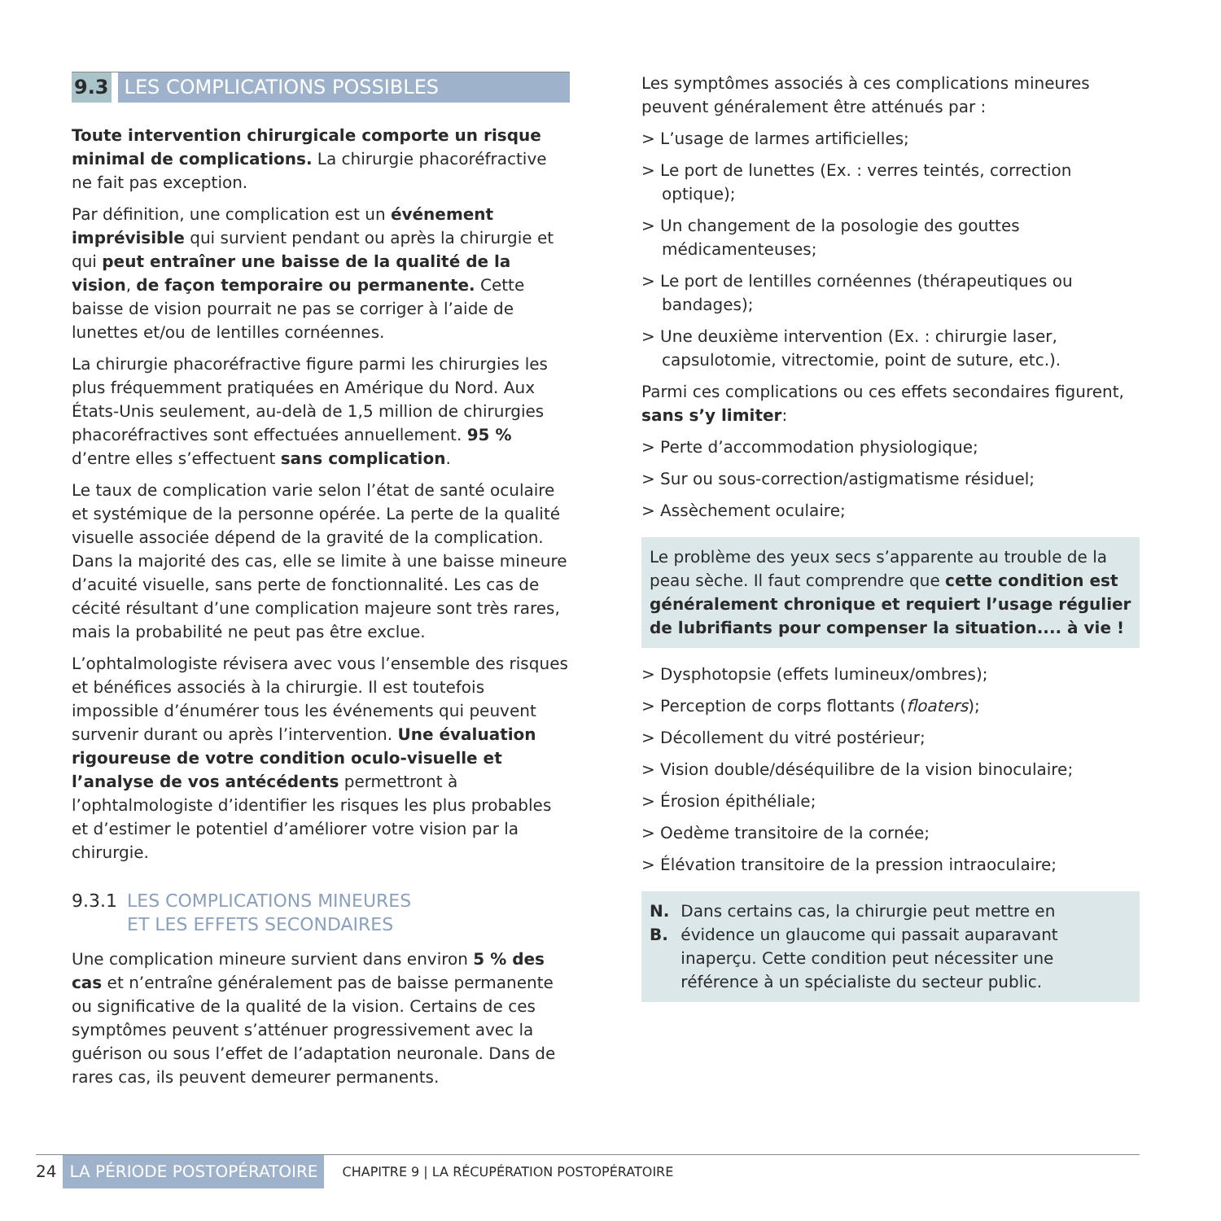9.3 LES COMPLICATIONS POSSIBLES
Toute intervention chirurgicale comporte un risque minimal de complications. La chirurgie phacoréfractive ne fait pas exception.
Par définition, une complication est un événement imprévisible qui survient pendant ou après la chirurgie et qui peut entraîner une baisse de la qualité de la vision, de façon temporaire ou permanente. Cette baisse de vision pourrait ne pas se corriger à l’aide de lunettes et/ou de lentilles cornéennes.
La chirurgie phacoréfractive figure parmi les chirurgies les plus fréquemment pratiquées en Amérique du Nord. Aux États-Unis seulement, au-delà de 1,5 million de chirurgies phacoréfractives sont effectuées annuellement. 95 % d’entre elles s’effectuent sans complication.
Le taux de complication varie selon l’état de santé oculaire et systémique de la personne opérée. La perte de la qualité visuelle associée dépend de la gravité de la complication. Dans la majorité des cas, elle se limite à une baisse mineure d’acuité visuelle, sans perte de fonctionnalité. Les cas de cécité résultant d’une complication majeure sont très rares, mais la probabilité ne peut pas être exclue.
L’ophtalmologiste révisera avec vous l’ensemble des risques et bénéfices associés à la chirurgie. Il est toutefois impossible d’énumérer tous les événements qui peuvent survenir durant ou après l’intervention. Une évaluation rigoureuse de votre condition oculo-visuelle et l’analyse de vos antécédents permettront à l’ophtalmologiste d’identifier les risques les plus probables et d’estimer le potentiel d’améliorer votre vision par la chirurgie.
9.3.1 LES COMPLICATIONS MINEURES
ET LES EFFETS SECONDAIRES
Une complication mineure survient dans environ 5 % des cas et n’entraîne généralement pas de baisse permanente ou significative de la qualité de la vision. Certains de ces symptômes peuvent s’atténuer progressivement avec la guérison ou sous l’effet de l’adaptation neuronale. Dans de rares cas, ils peuvent demeurer permanents.
Les symptômes associés à ces complications mineures peuvent généralement être atténués par :
> L’usage de larmes artificielles;
> Le port de lunettes (Ex. : verres teintés, correction optique);
> Un changement de la posologie des gouttes médicamenteuses;
> Le port de lentilles cornéennes (thérapeutiques ou bandages);
> Une deuxième intervention (Ex. : chirurgie laser, capsulotomie, vitrectomie, point de suture, etc.).
Parmi ces complications ou ces effets secondaires figurent, sans s’y limiter:
> Perte d’accommodation physiologique;
> Sur ou sous-correction/astigmatisme résiduel;
> Assèchement oculaire;
Le problème des yeux secs s’apparente au trouble de la peau sèche. Il faut comprendre que cette condition est généralement chronique et requiert l’usage régulier de lubrifiants pour compenser la situation.... à vie !
> Dysphotopsie (effets lumineux/ombres);
> Perception de corps flottants (floaters);
> Décollement du vitré postérieur;
> Vision double/déséquilibre de la vision binoculaire;
> Érosion épithéliale;
> Oedème transitoire de la cornée;
> Élévation transitoire de la pression intraoculaire;
N. B. Dans certains cas, la chirurgie peut mettre en évidence un glaucome qui passait auparavant inaperçu. Cette condition peut nécessiter une référence à un spécialiste du secteur public.
24 LA PÉRIODE POSTOPÉRATOIRE CHAPITRE 9 | LA RÉCUPÉRATION POSTOPÉRATOIRE